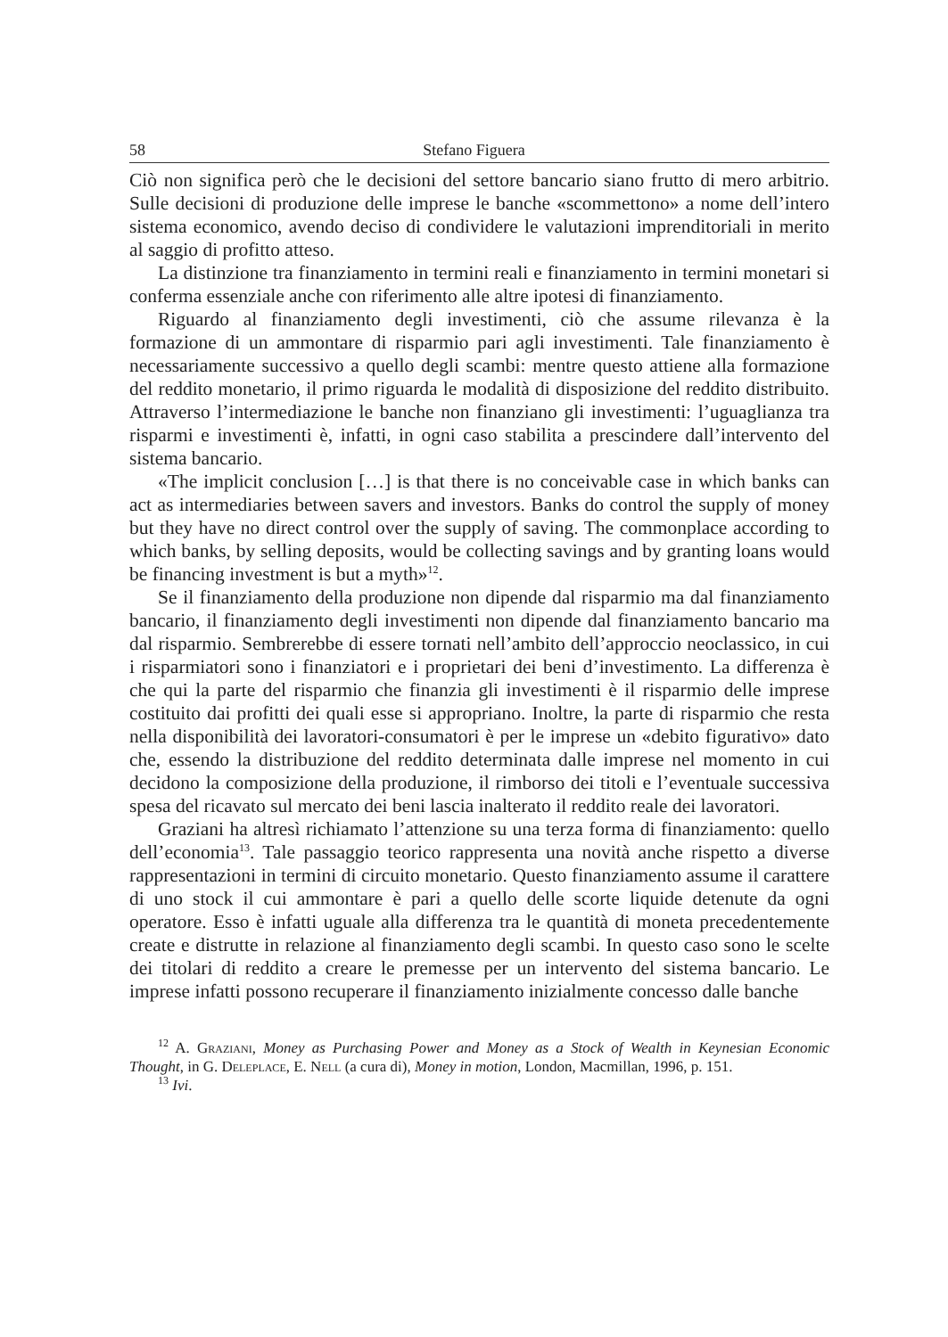58 Stefano Figuera
Ciò non significa però che le decisioni del settore bancario siano frutto di mero arbitrio. Sulle decisioni di produzione delle imprese le banche «scommettono» a nome dell’intero sistema economico, avendo deciso di condividere le valutazioni imprenditoriali in merito al saggio di profitto atteso.
La distinzione tra finanziamento in termini reali e finanziamento in termini monetari si conferma essenziale anche con riferimento alle altre ipotesi di finanziamento.
Riguardo al finanziamento degli investimenti, ciò che assume rilevanza è la formazione di un ammontare di risparmio pari agli investimenti. Tale finanziamento è necessariamente successivo a quello degli scambi: mentre questo attiene alla formazione del reddito monetario, il primo riguarda le modalità di disposizione del reddito distribuito. Attraverso l’intermediazione le banche non finanziano gli investimenti: l’uguaglianza tra risparmi e investimenti è, infatti, in ogni caso stabilita a prescindere dall’intervento del sistema bancario.
«The implicit conclusion […] is that there is no conceivable case in which banks can act as intermediaries between savers and investors. Banks do control the supply of money but they have no direct control over the supply of saving. The commonplace according to which banks, by selling deposits, would be collecting savings and by granting loans would be financing investment is but a myth»<sup>12</sup>.
Se il finanziamento della produzione non dipende dal risparmio ma dal finanziamento bancario, il finanziamento degli investimenti non dipende dal finanziamento bancario ma dal risparmio. Sembrerebbe di essere tornati nell’ambito dell’approccio neoclassico, in cui i risparmiatori sono i finanziatori e i proprietari dei beni d’investimento. La differenza è che qui la parte del risparmio che finanzia gli investimenti è il risparmio delle imprese costituito dai profitti dei quali esse si appropriano. Inoltre, la parte di risparmio che resta nella disponibilità dei lavoratori-consumatori è per le imprese un «debito figurativo» dato che, essendo la distribuzione del reddito determinata dalle imprese nel momento in cui decidono la composizione della produzione, il rimborso dei titoli e l’eventuale successiva spesa del ricavato sul mercato dei beni lascia inalterato il reddito reale dei lavoratori.
Graziani ha altresì richiamato l’attenzione su una terza forma di finanziamento: quello dell’economia<sup>13</sup>. Tale passaggio teorico rappresenta una novità anche rispetto a diverse rappresentazioni in termini di circuito monetario. Questo finanziamento assume il carattere di uno stock il cui ammontare è pari a quello delle scorte liquide detenute da ogni operatore. Esso è infatti uguale alla differenza tra le quantità di moneta precedentemente create e distrutte in relazione al finanziamento degli scambi. In questo caso sono le scelte dei titolari di reddito a creare le premesse per un intervento del sistema bancario. Le imprese infatti possono recuperare il finanziamento inizialmente concesso dalle banche
<sup>12</sup> A. Graziani, Money as Purchasing Power and Money as a Stock of Wealth in Keynesian Economic Thought, in G. Deleplace, E. Nell (a cura di), Money in motion, London, Macmillan, 1996, p. 151.
<sup>13</sup> Ivi.